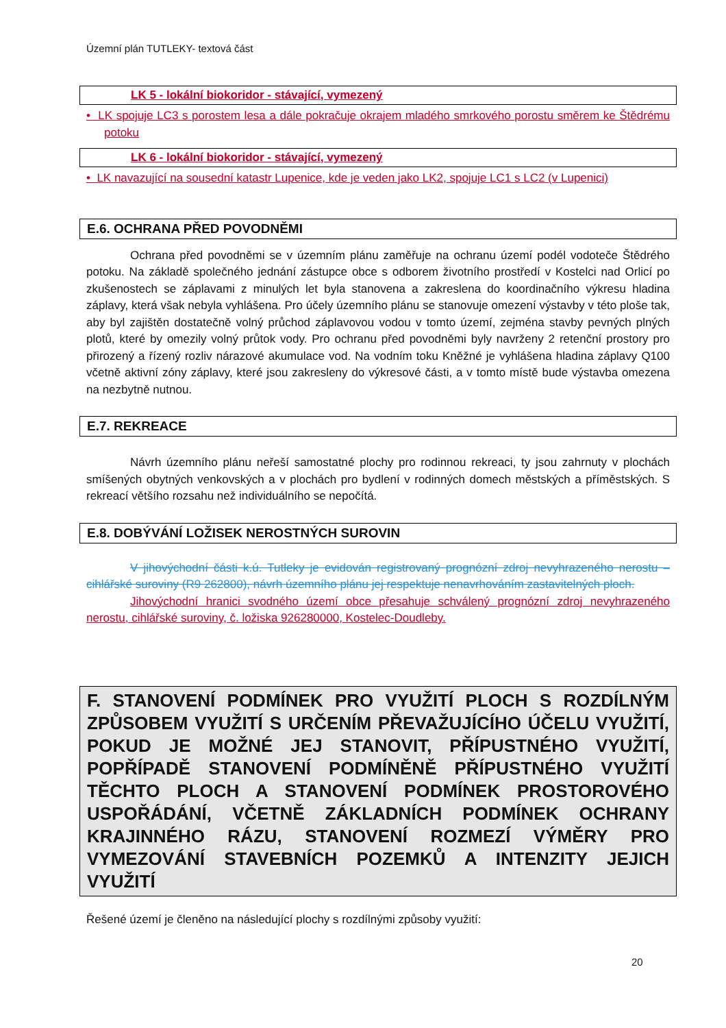Územní plán TUTLEKY- textová část
LK 5 - lokální biokoridor - stávající, vymezený
• LK spojuje LC3 s porostem lesa a dále pokračuje okrajem mladého smrkového porostu směrem ke Štědrému potoku
LK 6 - lokální biokoridor - stávající, vymezený
• LK navazující na sousední katastr Lupenice, kde je veden jako LK2, spojuje LC1 s LC2 (v Lupenici)
E.6. OCHRANA PŘED POVODNĚMI
Ochrana před povodněmi se v územním plánu zaměřuje na ochranu území podél vodoteče Štědrého potoku. Na základě společného jednání zástupce obce s odborem životního prostředí v Kostelci nad Orlicí po zkušenostech se záplavami z minulých let byla stanovena a zakreslena do koordinačního výkresu hladina záplavy, která však nebyla vyhlášena. Pro účely územního plánu se stanovuje omezení výstavby v této ploše tak, aby byl zajištěn dostatečně volný průchod záplavovou vodou v tomto území, zejména stavby pevných plných plotů, které by omezily volný průtok vody. Pro ochranu před povodněmi byly navrženy 2 retenční prostory pro přirozený a řízený rozliv nárazové akumulace vod. Na vodním toku Kněžné je vyhlášena hladina záplavy Q100 včetně aktivní zóny záplavy, které jsou zakresleny do výkresové části, a v tomto místě bude výstavba omezena na nezbytně nutnou.
E.7. REKREACE
Návrh územního plánu neřeší samostatné plochy pro rodinnou rekreaci, ty jsou zahrnuty v plochách smíšených obytných venkovských a v plochách pro bydlení v rodinných domech městských a příměstských. S rekreací většího rozsahu než individuálního se nepočítá.
E.8. DOBÝVÁNÍ LOŽISEK NEROSTNÝCH SUROVIN
V jihovýchodní části k.ú. Tutleky je evidován registrovaný prognózní zdroj nevyhrazeného nerostu – cihlářské suroviny (R9 262800), návrh územního plánu jej respektuje nenavrhováním zastavitelných ploch.
Jihovýchodní hranici svodného území obce přesahuje schválený prognózní zdroj nevyhrazeného nerostu, cihlářské suroviny, č. ložiska 926280000, Kostelec-Doudleby.
F. STANOVENÍ PODMÍNEK PRO VYUŽITÍ PLOCH S ROZDÍLNÝM ZPŮSOBEM VYUŽITÍ S URČENÍM PŘEVAŽUJÍCÍHO ÚČELU VYUŽITÍ, POKUD JE MOŽNÉ JEJ STANOVIT, PŘÍPUSTNÉHO VYUŽITÍ, POPŘÍPADĚ STANOVENÍ PODMÍNĚNĚ PŘÍPUSTNÉHO VYUŽITÍ TĚCHTO PLOCH A STANOVENÍ PODMÍNEK PROSTOROVÉHO USPOŘÁDÁNÍ, VČETNĚ ZÁKLADNÍCH PODMÍNEK OCHRANY KRAJINNÉHO RÁZU, STANOVENÍ ROZMEZÍ VÝMĚRY PRO VYMEZOVÁNÍ STAVEBNÍCH POZEMKŮ A INTENZITY JEJICH VYUŽITÍ
Řešené území je členěno na následující plochy s rozdílnými způsoby využití:
20